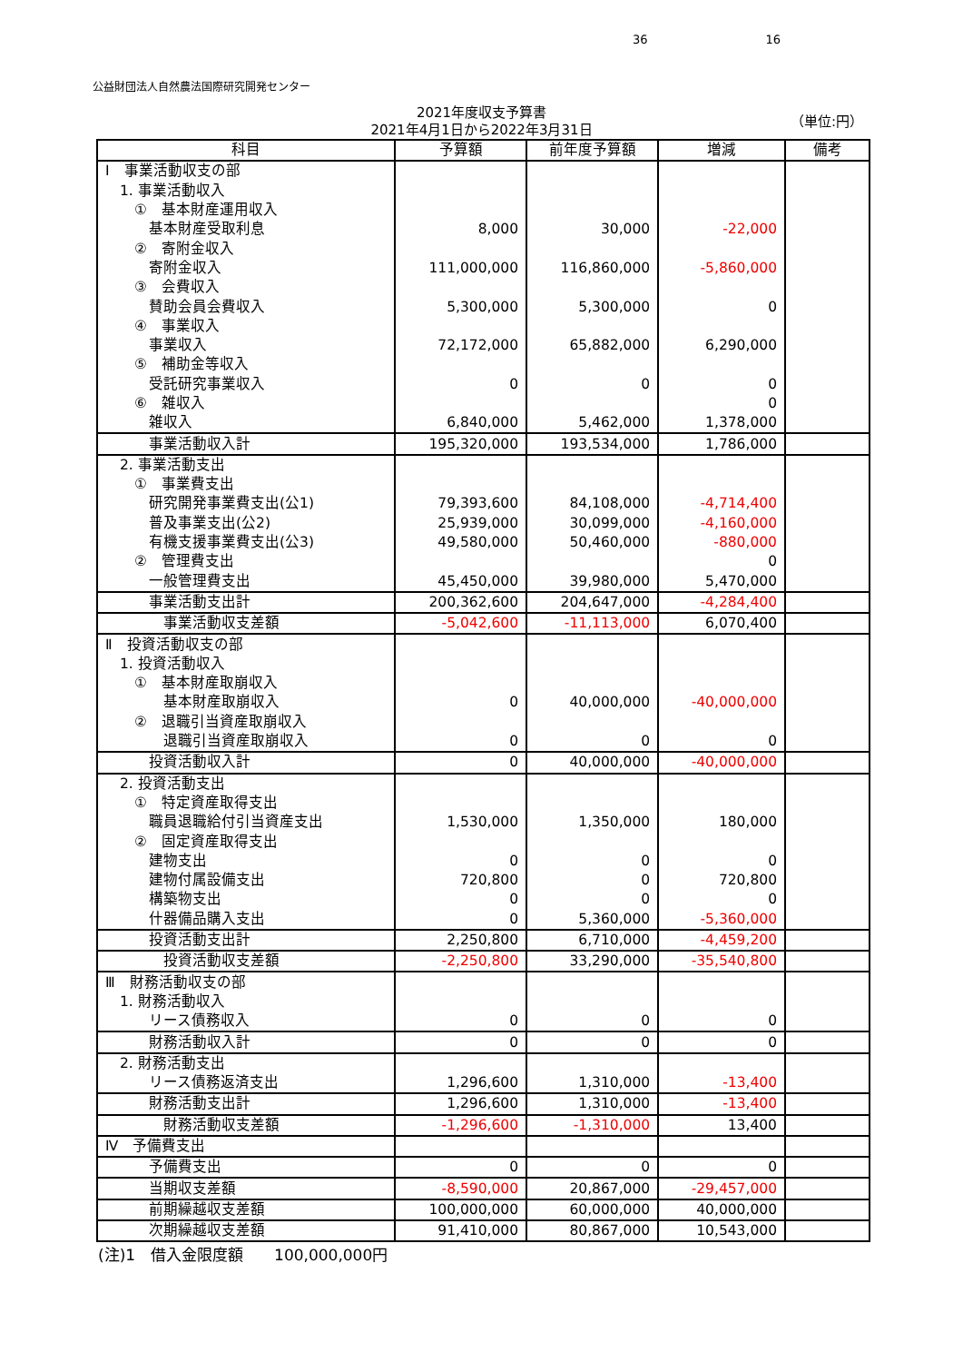36 16
公益財団法人自然農法国際研究開発センター
2021年度収支予算書
2021年4月1日から2022年3月31日
（単位:円）
| 科目 | 予算額 | 前年度予算額 | 増減 | 備考 |
| --- | --- | --- | --- | --- |
| Ⅰ 事業活動収支の部 | | | | |
| 1. 事業活動収入 | | | | |
| ① 基本財産運用収入 | | | | |
| 基本財産受取利息 | 8,000 | 30,000 | -22,000 | |
| ② 寄附金収入 | | | | |
| 寄附金収入 | 111,000,000 | 116,860,000 | -5,860,000 | |
| ③ 会費収入 | | | | |
| 賛助会員会費収入 | 5,300,000 | 5,300,000 | 0 | |
| ④ 事業収入 | | | | |
| 事業収入 | 72,172,000 | 65,882,000 | 6,290,000 | |
| ⑤ 補助金等収入 | | | | |
| 受託研究事業収入 | 0 | 0 | 0 | |
| ⑥ 雑収入 | | | 0 | |
| 雑収入 | 6,840,000 | 5,462,000 | 1,378,000 | |
| 事業活動収入計 | 195,320,000 | 193,534,000 | 1,786,000 | |
| 2. 事業活動支出 | | | | |
| ① 事業費支出 | | | | |
| 研究開発事業費支出(公1) | 79,393,600 | 84,108,000 | -4,714,400 | |
| 普及事業支出(公2) | 25,939,000 | 30,099,000 | -4,160,000 | |
| 有機支援事業費支出(公3) | 49,580,000 | 50,460,000 | -880,000 | |
| ② 管理費支出 | | | 0 | |
| 一般管理費支出 | 45,450,000 | 39,980,000 | 5,470,000 | |
| 事業活動支出計 | 200,362,600 | 204,647,000 | -4,284,400 | |
| 事業活動収支差額 | -5,042,600 | -11,113,000 | 6,070,400 | |
| Ⅱ 投資活動収支の部 | | | | |
| 1. 投資活動収入 | | | | |
| ① 基本財産取崩収入 | | | | |
| 基本財産取崩収入 | 0 | 40,000,000 | -40,000,000 | |
| ② 退職引当資産取崩収入 | | | | |
| 退職引当資産取崩収入 | 0 | 0 | 0 | |
| 投資活動収入計 | 0 | 40,000,000 | -40,000,000 | |
| 2. 投資活動支出 | | | | |
| ① 特定資産取得支出 | | | | |
| 職員退職給付引当資産支出 | 1,530,000 | 1,350,000 | 180,000 | |
| ② 固定資産取得支出 | | | | |
| 建物支出 | 0 | 0 | 0 | |
| 建物付属設備支出 | 720,800 | 0 | 720,800 | |
| 構築物支出 | 0 | 0 | 0 | |
| 什器備品購入支出 | 0 | 5,360,000 | -5,360,000 | |
| 投資活動支出計 | 2,250,800 | 6,710,000 | -4,459,200 | |
| 投資活動収支差額 | -2,250,800 | 33,290,000 | -35,540,800 | |
| Ⅲ 財務活動収支の部 | | | | |
| 1. 財務活動収入 | | | | |
| リース債務収入 | 0 | 0 | 0 | |
| 財務活動収入計 | 0 | 0 | 0 | |
| 2. 財務活動支出 | | | | |
| リース債務返済支出 | 1,296,600 | 1,310,000 | -13,400 | |
| 財務活動支出計 | 1,296,600 | 1,310,000 | -13,400 | |
| 財務活動収支差額 | -1,296,600 | -1,310,000 | 13,400 | |
| Ⅳ 予備費支出 | | | | |
| 予備費支出 | 0 | 0 | 0 | |
| 当期収支差額 | -8,590,000 | 20,867,000 | -29,457,000 | |
| 前期繰越収支差額 | 100,000,000 | 60,000,000 | 40,000,000 | |
| 次期繰越収支差額 | 91,410,000 | 80,867,000 | 10,543,000 | |
(注)1　借入金限度額　　100,000,000円